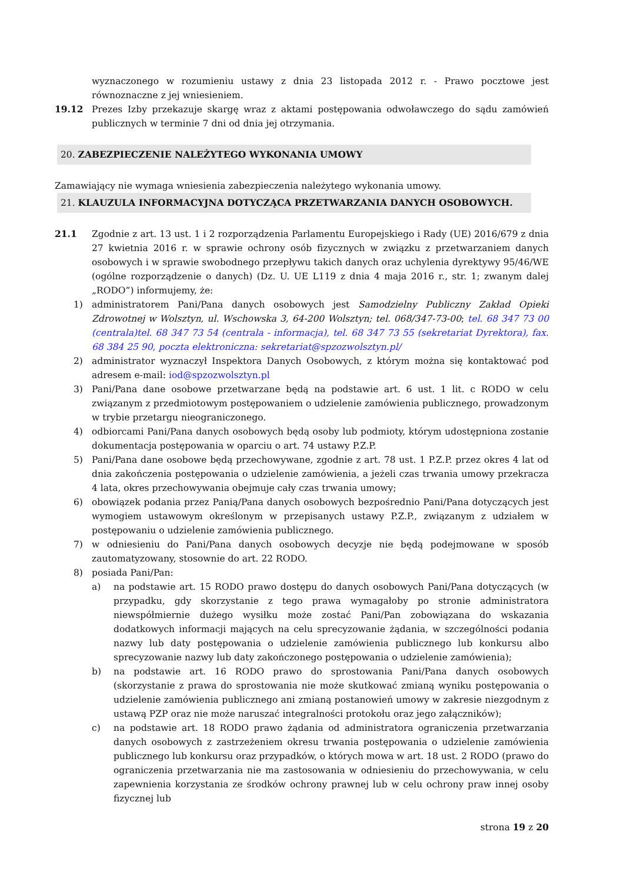wyznaczonego w rozumieniu ustawy z dnia 23 listopada 2012 r. - Prawo pocztowe jest równoznaczne z jej wniesieniem.
19.12 Prezes Izby przekazuje skargę wraz z aktami postępowania odwoławczego do sądu zamówień publicznych w terminie 7 dni od dnia jej otrzymania.
20. ZABEZPIECZENIE NALEŻYTEGO WYKONANIA UMOWY
Zamawiający nie wymaga wniesienia zabezpieczenia należytego wykonania umowy.
21. KLAUZULA INFORMACYJNA DOTYCZĄCA PRZETWARZANIA DANYCH OSOBOWYCH.
21.1 Zgodnie z art. 13 ust. 1 i 2 rozporządzenia Parlamentu Europejskiego i Rady (UE) 2016/679 z dnia 27 kwietnia 2016 r. w sprawie ochrony osób fizycznych w związku z przetwarzaniem danych osobowych i w sprawie swobodnego przepływu takich danych oraz uchylenia dyrektywy 95/46/WE (ogólne rozporządzenie o danych) (Dz. U. UE L119 z dnia 4 maja 2016 r., str. 1; zwanym dalej „RODO”) informujemy, że:
1) administratorem Pani/Pana danych osobowych jest Samodzielny Publiczny Zakład Opieki Zdrowotnej w Wolsztyn, ul. Wschowska 3, 64-200 Wolsztyn; tel. 068/347-73-00; tel. 68 347 73 00 (centrala)tel. 68 347 73 54 (centrala - informacja), tel. 68 347 73 55 (sekretariat Dyrektora), fax. 68 384 25 90, poczta elektroniczna: sekretariat@spzozwolsztyn.pl/
2) administrator wyznaczył Inspektora Danych Osobowych, z którym można się kontaktować pod adresem e-mail: iod@spzozwolsztyn.pl
3) Pani/Pana dane osobowe przetwarzane będą na podstawie art. 6 ust. 1 lit. c RODO w celu związanym z przedmiotowym postępowaniem o udzielenie zamówienia publicznego, prowadzonym w trybie przetargu nieograniczonego.
4) odbiorcami Pani/Pana danych osobowych będą osoby lub podmioty, którym udostępniona zostanie dokumentacja postępowania w oparciu o art. 74 ustawy P.Z.P.
5) Pani/Pana dane osobowe będą przechowywane, zgodnie z art. 78 ust. 1 P.Z.P. przez okres 4 lat od dnia zakończenia postępowania o udzielenie zamówienia, a jeżeli czas trwania umowy przekracza 4 lata, okres przechowywania obejmuje cały czas trwania umowy;
6) obowiązek podania przez Panią/Pana danych osobowych bezpośrednio Pani/Pana dotyczących jest wymogiem ustawowym określonym w przepisanych ustawy P.Z.P., związanym z udziałem w postępowaniu o udzielenie zamówienia publicznego.
7) w odniesieniu do Pani/Pana danych osobowych decyzje nie będą podejmowane w sposób zautomatyzowany, stosownie do art. 22 RODO.
8) posiada Pani/Pan:
a) na podstawie art. 15 RODO prawo dostępu do danych osobowych Pani/Pana dotyczących (w przypadku, gdy skorzystanie z tego prawa wymagałoby po stronie administratora niewspółmiernie dużego wysiłku może zostać Pani/Pan zobowiązana do wskazania dodatkowych informacji mających na celu sprecyzowanie żądania, w szczególności podania nazwy lub daty postępowania o udzielenie zamówienia publicznego lub konkursu albo sprecyzowanie nazwy lub daty zakończonego postępowania o udzielenie zamówienia);
b) na podstawie art. 16 RODO prawo do sprostowania Pani/Pana danych osobowych (skorzystanie z prawa do sprostowania nie może skutkować zmianą wyniku postępowania o udzielenie zamówienia publicznego ani zmianą postanowień umowy w zakresie niezgodnym z ustawą PZP oraz nie może naruszać integralności protokołu oraz jego załączników);
c) na podstawie art. 18 RODO prawo żądania od administratora ograniczenia przetwarzania danych osobowych z zastrzeżeniem okresu trwania postępowania o udzielenie zamówienia publicznego lub konkursu oraz przypadków, o których mowa w art. 18 ust. 2 RODO (prawo do ograniczenia przetwarzania nie ma zastosowania w odniesieniu do przechowywania, w celu zapewnienia korzystania ze środków ochrony prawnej lub w celu ochrony praw innej osoby fizycznej lub
strona 19 z 20